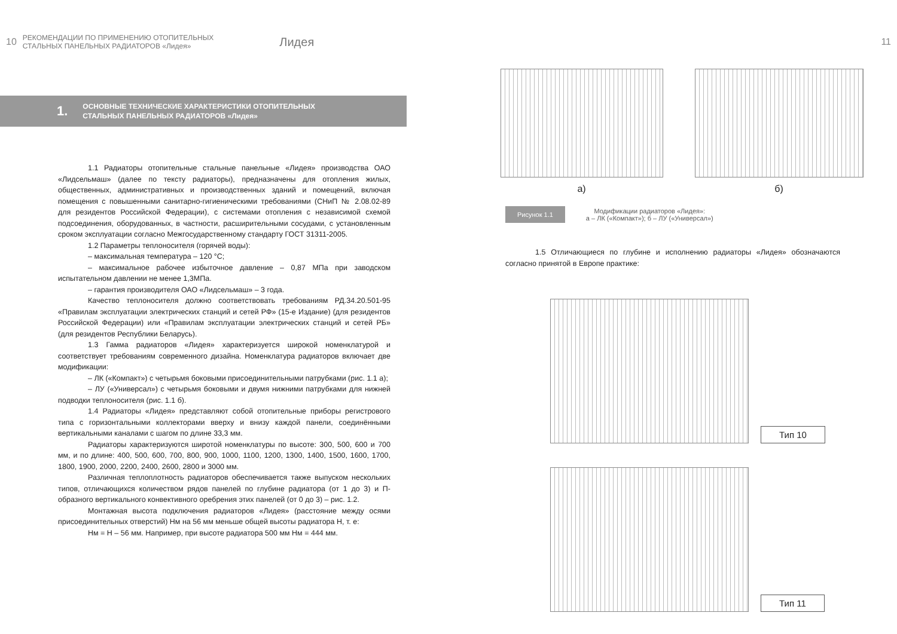10
РЕКОМЕНДАЦИИ ПО ПРИМЕНЕНИЮ ОТОПИТЕЛЬНЫХ
СТАЛЬНЫХ ПАНЕЛЬНЫХ РАДИАТОРОВ «Лидея»
Лидея
1. ОСНОВНЫЕ ТЕХНИЧЕСКИЕ ХАРАКТЕРИСТИКИ ОТОПИТЕЛЬНЫХ
СТАЛЬНЫХ ПАНЕЛЬНЫХ РАДИАТОРОВ «Лидея»
1.1 Радиаторы отопительные стальные панельные «Лидея» производства ОАО «Лидсельмаш» (далее по тексту радиаторы), предназначены для отопления жилых, общественных, административных и производственных зданий и помещений, включая помещения с повышенными санитарно-гигиеническими требованиями (СНиП № 2.08.02-89 для резидентов Российской Федерации), с системами отопления с независимой схемой подсоединения, оборудованных, в частности, расширительными сосудами, с установленным сроком эксплуатации согласно Межгосударственному стандарту ГОСТ 31311-2005.
1.2 Параметры теплоносителя (горячей воды):
– максимальная температура – 120 °С;
– максимальное рабочее избыточное давление – 0,87 МПа при заводском испытательном давлении не менее 1,3МПа.
– гарантия производителя ОАО «Лидсельмаш» – 3 года.
Качество теплоносителя должно соответствовать требованиям РД.34.20.501-95 «Правилам эксплуатации электрических станций и сетей РФ» (15-е Издание) (для резидентов Российской Федерации) или «Правилам эксплуатации электрических станций и сетей РБ» (для резидентов Республики Беларусь).
1.3 Гамма радиаторов «Лидея» характеризуется широкой номенклатурой и соответствует требованиям современного дизайна. Номенклатура радиаторов включает две модификации:
– ЛК («Компакт») с четырьмя боковыми присоединительными патрубками (рис. 1.1 а);
– ЛУ («Универсал») с четырьмя боковыми и двумя нижними патрубками для нижней подводки теплоносителя (рис. 1.1 б).
1.4 Радиаторы «Лидея» представляют собой отопительные приборы регистрового типа с горизонтальными коллекторами вверху и внизу каждой панели, соединёнными вертикальными каналами с шагом по длине 33,3 мм.
Радиаторы характеризуются широтой номенклатуры по высоте: 300, 500, 600 и 700 мм, и по длине: 400, 500, 600, 700, 800, 900, 1000, 1100, 1200, 1300, 1400, 1500, 1600, 1700, 1800, 1900, 2000, 2200, 2400, 2600, 2800 и 3000 мм.
Различная теплоплотность радиаторов обеспечивается также выпуском нескольких типов, отличающихся количеством рядов панелей по глубине радиатора (от 1 до 3) и П-образного вертикального конвективного оребрения этих панелей (от 0 до 3) – рис. 1.2.
Монтажная высота подключения радиаторов «Лидея» (расстояние между осями присоединительных отверстий) Нм на 56 мм меньше общей высоты радиатора Н, т. е:
Нм = Н – 56 мм. Например, при высоте радиатора 500 мм Нм = 444 мм.
11
а) б)
Рисунок 1.1 Модификации радиаторов «Лидея»:
а – ЛК («Компакт»); б – ЛУ («Универсал»)
1.5 Отличающиеся по глубине и исполнению радиаторы «Лидея» обозначаются согласно принятой в Европе практике:
Тип 10
Тип 11